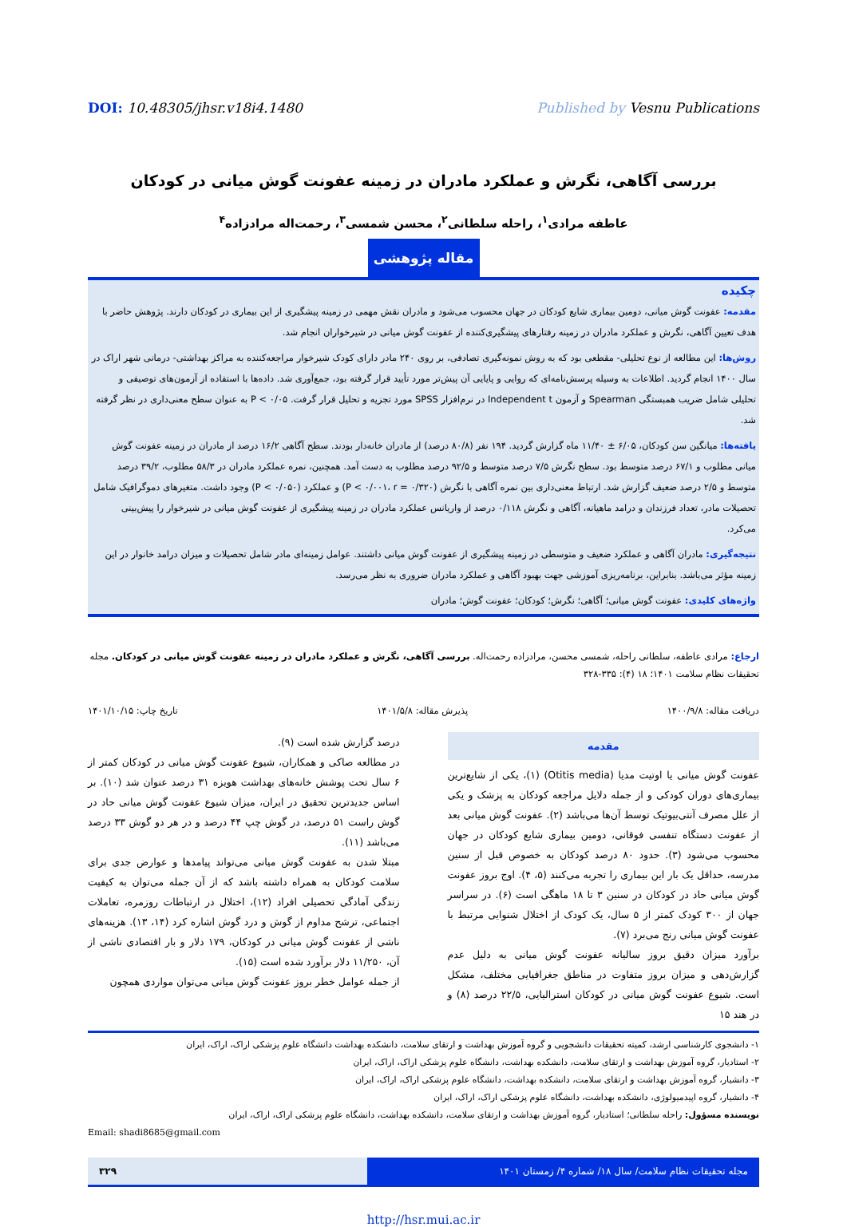DOI: 10.48305/jhsr.v18i4.1480 Published by Vesnu Publications
بررسی آگاهی، نگرش و عملکرد مادران در زمینه عفونت گوش میانی در کودکان
عاطفه مرادی<sup>۱</sup>، راحله سلطانی<sup>۲</sup>، محسن شمسی<sup>۳</sup>، رحمت‌اله مرادزاده<sup>۴</sup>
مقاله پژوهشی
چکیده
مقدمه: عفونت گوش میانی، دومین بیماری شایع کودکان در جهان محسوب می‌شود و مادران نقش مهمی در زمینه پیشگیری از این بیماری در کودکان دارند. پژوهش حاضر با هدف تعیین آگاهی، نگرش و عملکرد مادران در زمینه رفتارهای پیشگیری‌کننده از عفونت گوش میانی در شیرخواران انجام شد.
روش‌ها: این مطالعه از نوع تحلیلی- مقطعی بود که به روش نمونه‌گیری تصادفی، بر روی ۲۴۰ مادر دارای کودک شیرخوار مراجعه‌کننده به مراکز بهداشتی- درمانی شهر اراک در سال ۱۴۰۰ انجام گردید. اطلاعات به وسیله پرسش‌نامه‌ای که روایی و پایایی آن پیش‌تر مورد تأیید قرار گرفته بود، جمع‌آوری شد. داده‌ها با استفاده از آزمون‌های توصیفی و تحلیلی شامل ضریب همبستگی Spearman و آزمون Independent t در نرم‌افزار SPSS مورد تجزیه و تحلیل قرار گرفت. P < ۰/۰۵ به عنوان سطح معنی‌داری در نظر گرفته شد.
یافته‌ها: میانگین سن کودکان، ۶/۰۵ ± ۱۱/۴۰ ماه گزارش گردید. ۱۹۴ نفر (۸۰/۸ درصد) از مادران خانه‌دار بودند. سطح آگاهی ۱۶/۲ درصد از مادران در زمینه عفونت گوش میانی مطلوب و ۶۷/۱ درصد متوسط بود. سطح نگرش ۷/۵ درصد متوسط و ۹۲/۵ درصد مطلوب به دست آمد. همچنین، نمره عملکرد مادران در ۵۸/۳ مطلوب، ۳۹/۲ درصد متوسط و ۲/۵ درصد ضعیف گزارش شد. ارتباط معنی‌داری بین نمره آگاهی با نگرش (P < ۰/۰۰۱، r = ۰/۳۲۰) و عملکرد (P < ۰/۰۵۰) وجود داشت. متغیرهای دموگرافیک شامل تحصیلات مادر، تعداد فرزندان و درامد ماهیانه، آگاهی و نگرش ۰/۱۱۸ درصد از واریانس عملکرد مادران در زمینه پیشگیری از عفونت گوش میانی در شیرخوار را پیش‌بینی می‌کرد.
نتیجه‌گیری: مادران آگاهی و عملکرد ضعیف و متوسطی در زمینه پیشگیری از عفونت گوش میانی داشتند. عوامل زمینه‌ای مادر شامل تحصیلات و میزان درامد خانوار در این زمینه مؤثر می‌باشد. بنابراین، برنامه‌ریزی آموزشی جهت بهبود آگاهی و عملکرد مادران ضروری به نظر می‌رسد.
واژه‌های کلیدی: عفونت گوش میانی؛ آگاهی؛ نگرش؛ کودکان؛ عفونت گوش؛ مادران
ارجاع: مرادی عاطفه، سلطانی راحله، شمسی محسن، مرادزاده رحمت‌اله. بررسی آگاهی، نگرش و عملکرد مادران در زمینه عفونت گوش میانی در کودکان. مجله تحقیقات نظام سلامت ۱۴۰۱؛ ۱۸ (۴): ۳۳۵-۳۲۸
دریافت مقاله: ۱۴۰۰/۹/۸ پذیرش مقاله: ۱۴۰۱/۵/۸ تاریخ چاپ: ۱۴۰۱/۱۰/۱۵
مقدمه
عفونت گوش میانی یا اوتیت مدیا (Otitis media) (۱)، یکی از شایع‌ترین بیماری‌های دوران کودکی و از جمله دلایل مراجعه کودکان به پزشک و یکی از علل مصرف آنتی‌بیوتیک توسط آن‌ها می‌باشد (۲). عفونت گوش میانی بعد از عفونت دستگاه تنفسی فوقانی، دومین بیماری شایع کودکان در جهان محسوب می‌شود (۳). حدود ۸۰ درصد کودکان به خصوص قبل از سنین مدرسه، حداقل یک بار این بیماری را تجربه می‌کنند (۵، ۴). اوج بروز عفونت گوش میانی حاد در کودکان در سنین ۳ تا ۱۸ ماهگی است (۶). در سراسر جهان از ۳۰۰ کودک کمتر از ۵ سال، یک کودک از اختلال شنوایی مرتبط با عفونت گوش میانی رنج می‌برد (۷).
برآورد میزان دقیق بروز سالیانه عفونت گوش میانی به دلیل عدم گزارش‌دهی و میزان بروز متفاوت در مناطق جغرافیایی مختلف، مشکل است. شیوع عفونت گوش میانی در کودکان استرالیایی، ۲۲/۵ درصد (۸) و در هند ۱۵
درصد گزارش شده است (۹).
در مطالعه صاکی و همکاران، شیوع عفونت گوش میانی در کودکان کمتر از ۶ سال تحت پوشش خانه‌های بهداشت هویزه ۳۱ درصد عنوان شد (۱۰). بر اساس جدیدترین تحقیق در ایران، میزان شیوع عفونت گوش میانی حاد در گوش راست ۵۱ درصد، در گوش چپ ۴۴ درصد و در هر دو گوش ۳۳ درصد می‌باشد (۱۱).
مبتلا شدن به عفونت گوش میانی می‌تواند پیامدها و عوارض جدی برای سلامت کودکان به همراه داشته باشد که از آن جمله می‌توان به کیفیت زندگی آمادگی تحصیلی افراد (۱۲)، اختلال در ارتباطات روزمره، تعاملات اجتماعی، ترشح مداوم از گوش و درد گوش اشاره کرد (۱۴، ۱۳). هزینه‌های ناشی از عفونت گوش میانی در کودکان، ۱۷۹ دلار و بار اقتصادی ناشی از آن، ۱۱/۲۵۰ دلار برآورد شده است (۱۵).
از جمله عوامل خطر بروز عفونت گوش میانی می‌توان مواردی همچون
۱- دانشجوی کارشناسی ارشد، کمیته تحقیقات دانشجویی و گروه آموزش بهداشت و ارتقای سلامت، دانشکده بهداشت دانشگاه علوم پزشکی اراک، اراک، ایران
۲- استادیار، گروه آموزش بهداشت و ارتقای سلامت، دانشکده بهداشت، دانشگاه علوم پزشکی اراک، اراک، ایران
۳- دانشیار، گروه آموزش بهداشت و ارتقای سلامت، دانشکده بهداشت، دانشگاه علوم پزشکی اراک، اراک، ایران
۴- دانشیار، گروه اپیدمیولوژی، دانشکده بهداشت، دانشگاه علوم پزشکی اراک، اراک، ایران
نویسنده مسؤول: راحله سلطانی؛ استادیار، گروه آموزش بهداشت و ارتقای سلامت، دانشکده بهداشت، دانشگاه علوم پزشکی اراک، اراک، ایران
Email: shadi8685@gmail.com
مجله تحقیقات نظام سلامت/ سال ۱۸/ شماره ۴/ زمستان ۱۴۰۱
۳۲۹
http://hsr.mui.ac.ir